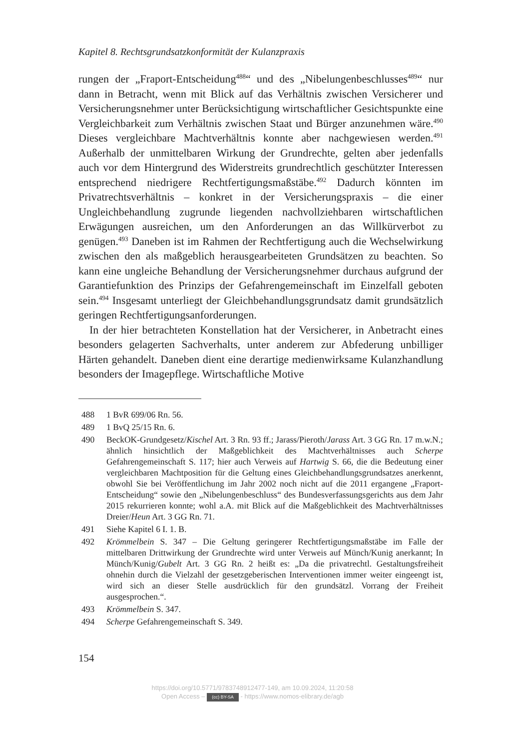Kapitel 8. Rechtsgrundsatzkonformität der Kulanzpraxis
rungen der „Fraport-Entscheidung<sup>488</sup>“ und des „Nibelungenbeschlusses<sup>489</sup>“ nur dann in Betracht, wenn mit Blick auf das Verhältnis zwischen Versicherer und Versicherungsnehmer unter Berücksichtigung wirtschaftlicher Gesichtspunkte eine Vergleichbarkeit zum Verhältnis zwischen Staat und Bürger anzunehmen wäre.<sup>490</sup> Dieses vergleichbare Machtverhältnis konnte aber nachgewiesen werden.<sup>491</sup> Außerhalb der unmittelbaren Wirkung der Grundrechte, gelten aber jedenfalls auch vor dem Hintergrund des Widerstreits grundrechtlich geschützter Interessen entsprechend niedrigere Rechtfertigungsmaßstäbe.<sup>492</sup> Dadurch könnten im Privatrechtsverhältnis – konkret in der Versicherungspraxis – die einer Ungleichbehandlung zugrunde liegenden nachvollziehbaren wirtschaftlichen Erwägungen ausreichen, um den Anforderungen an das Willkürverbot zu genügen.<sup>493</sup> Daneben ist im Rahmen der Rechtfertigung auch die Wechselwirkung zwischen den als maßgeblich herausgearbeiteten Grundsätzen zu beachten. So kann eine ungleiche Behandlung der Versicherungsnehmer durchaus aufgrund der Garantiefunktion des Prinzips der Gefahrengemeinschaft im Einzelfall geboten sein.<sup>494</sup> Insgesamt unterliegt der Gleichbehandlungsgrundsatz damit grundsätzlich geringen Rechtfertigungsanforderungen.
In der hier betrachteten Konstellation hat der Versicherer, in Anbetracht eines besonders gelagerten Sachverhalts, unter anderem zur Abfederung unbilliger Härten gehandelt. Daneben dient eine derartige medienwirksame Kulanzhandlung besonders der Imagepflege. Wirtschaftliche Motive
488 1 BvR 699/06 Rn. 56.
489 1 BvQ 25/15 Rn. 6.
490 BeckOK-Grundgesetz/Kischel Art. 3 Rn. 93 ff.; Jarass/Pieroth/Jarass Art. 3 GG Rn. 17 m.w.N.; ähnlich hinsichtlich der Maßgeblichkeit des Machtverhältnisses auch Scherpe Gefahrengemeinschaft S. 117; hier auch Verweis auf Hartwig S. 66, die die Bedeutung einer vergleichbaren Machtposition für die Geltung eines Gleichbehandlungsgrundsatzes anerkennt, obwohl Sie bei Veröffentlichung im Jahr 2002 noch nicht auf die 2011 ergangene „Fraport-Entscheidung“ sowie den „Nibelungenbeschluss“ des Bundesverfassungsgerichts aus dem Jahr 2015 rekurrieren konnte; wohl a.A. mit Blick auf die Maßgeblichkeit des Machtverhältnisses Dreier/Heun Art. 3 GG Rn. 71.
491 Siehe Kapitel 6 I. 1. B.
492 Krömmelbein S. 347 – Die Geltung geringerer Rechtfertigungsmaßstäbe im Falle der mittelbaren Drittwirkung der Grundrechte wird unter Verweis auf Münch/Kunig anerkannt; In Münch/Kunig/Gubelt Art. 3 GG Rn. 2 heißt es: „Da die privatrechtl. Gestaltungsfreiheit ohnehin durch die Vielzahl der gesetzgeberischen Interventionen immer weiter eingeengt ist, wird sich an dieser Stelle ausdrücklich für den grundsätzl. Vorrang der Freiheit ausgesprochen.“.
493 Krömmelbein S. 347.
494 Scherpe Gefahrengemeinschaft S. 349.
154
https://doi.org/10.5771/9783748912477-149, am 10.09.2024, 11:20:58
Open Access – (cc) BY-SA - https://www.nomos-elibrary.de/agb